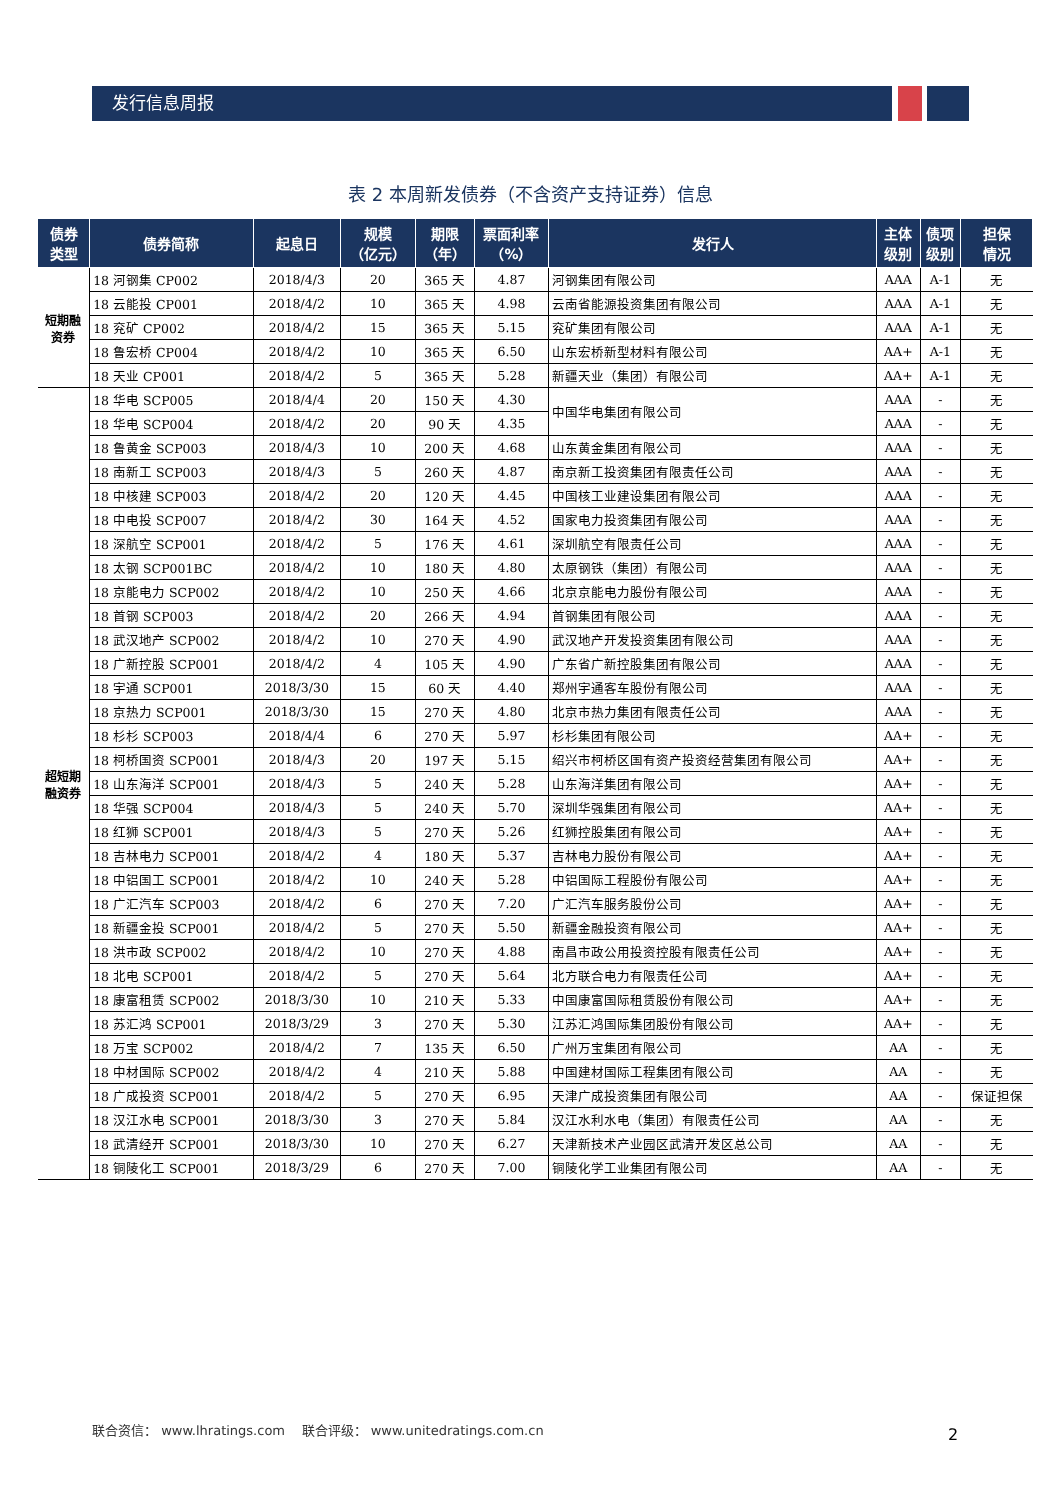发行信息周报
表 2 本周新发债券（不含资产支持证券）信息
| 债券 类型 | 债券简称 | 起息日 | 规模 （亿元） | 期限 （年） | 票面利率 （%） | 发行人 | 主体 级别 | 债项 级别 | 担保 情况 |
| --- | --- | --- | --- | --- | --- | --- | --- | --- | --- |
| 短期融 资券 | 18 河钢集 CP002 | 2018/4/3 | 20 | 365 天 | 4.87 | 河钢集团有限公司 | AAA | A-1 | 无 |
| | 18 云能投 CP001 | 2018/4/2 | 10 | 365 天 | 4.98 | 云南省能源投资集团有限公司 | AAA | A-1 | 无 |
| | 18 兖矿 CP002 | 2018/4/2 | 15 | 365 天 | 5.15 | 兖矿集团有限公司 | AAA | A-1 | 无 |
| | 18 鲁宏桥 CP004 | 2018/4/2 | 10 | 365 天 | 6.50 | 山东宏桥新型材料有限公司 | AA+ | A-1 | 无 |
| | 18 天业 CP001 | 2018/4/2 | 5 | 365 天 | 5.28 | 新疆天业（集团）有限公司 | AA+ | A-1 | 无 |
| 超短期 融资券 | 18 华电 SCP005 | 2018/4/4 | 20 | 150 天 | 4.30 | 中国华电集团有限公司 | AAA | - | 无 |
| | 18 华电 SCP004 | 2018/4/2 | 20 | 90 天 | 4.35 | | AAA | - | 无 |
| | 18 鲁黄金 SCP003 | 2018/4/3 | 10 | 200 天 | 4.68 | 山东黄金集团有限公司 | AAA | - | 无 |
| | 18 南新工 SCP003 | 2018/4/3 | 5 | 260 天 | 4.87 | 南京新工投资集团有限责任公司 | AAA | - | 无 |
| | 18 中核建 SCP003 | 2018/4/2 | 20 | 120 天 | 4.45 | 中国核工业建设集团有限公司 | AAA | - | 无 |
| | 18 中电投 SCP007 | 2018/4/2 | 30 | 164 天 | 4.52 | 国家电力投资集团有限公司 | AAA | - | 无 |
| | 18 深航空 SCP001 | 2018/4/2 | 5 | 176 天 | 4.61 | 深圳航空有限责任公司 | AAA | - | 无 |
| | 18 太钢 SCP001BC | 2018/4/2 | 10 | 180 天 | 4.80 | 太原钢铁（集团）有限公司 | AAA | - | 无 |
| | 18 京能电力 SCP002 | 2018/4/2 | 10 | 250 天 | 4.66 | 北京京能电力股份有限公司 | AAA | - | 无 |
| | 18 首钢 SCP003 | 2018/4/2 | 20 | 266 天 | 4.94 | 首钢集团有限公司 | AAA | - | 无 |
| | 18 武汉地产 SCP002 | 2018/4/2 | 10 | 270 天 | 4.90 | 武汉地产开发投资集团有限公司 | AAA | - | 无 |
| | 18 广新控股 SCP001 | 2018/4/2 | 4 | 105 天 | 4.90 | 广东省广新控股集团有限公司 | AAA | - | 无 |
| | 18 宇通 SCP001 | 2018/3/30 | 15 | 60 天 | 4.40 | 郑州宇通客车股份有限公司 | AAA | - | 无 |
| | 18 京热力 SCP001 | 2018/3/30 | 15 | 270 天 | 4.80 | 北京市热力集团有限责任公司 | AAA | - | 无 |
| | 18 杉杉 SCP003 | 2018/4/4 | 6 | 270 天 | 5.97 | 杉杉集团有限公司 | AA+ | - | 无 |
| | 18 柯桥国资 SCP001 | 2018/4/3 | 20 | 197 天 | 5.15 | 绍兴市柯桥区国有资产投资经营集团有限公司 | AA+ | - | 无 |
| | 18 山东海洋 SCP001 | 2018/4/3 | 5 | 240 天 | 5.28 | 山东海洋集团有限公司 | AA+ | - | 无 |
| | 18 华强 SCP004 | 2018/4/3 | 5 | 240 天 | 5.70 | 深圳华强集团有限公司 | AA+ | - | 无 |
| | 18 红狮 SCP001 | 2018/4/3 | 5 | 270 天 | 5.26 | 红狮控股集团有限公司 | AA+ | - | 无 |
| | 18 吉林电力 SCP001 | 2018/4/2 | 4 | 180 天 | 5.37 | 吉林电力股份有限公司 | AA+ | - | 无 |
| | 18 中铝国工 SCP001 | 2018/4/2 | 10 | 240 天 | 5.28 | 中铝国际工程股份有限公司 | AA+ | - | 无 |
| | 18 广汇汽车 SCP003 | 2018/4/2 | 6 | 270 天 | 7.20 | 广汇汽车服务股份公司 | AA+ | - | 无 |
| | 18 新疆金投 SCP001 | 2018/4/2 | 5 | 270 天 | 5.50 | 新疆金融投资有限公司 | AA+ | - | 无 |
| | 18 洪市政 SCP002 | 2018/4/2 | 10 | 270 天 | 4.88 | 南昌市政公用投资控股有限责任公司 | AA+ | - | 无 |
| | 18 北电 SCP001 | 2018/4/2 | 5 | 270 天 | 5.64 | 北方联合电力有限责任公司 | AA+ | - | 无 |
| | 18 康富租赁 SCP002 | 2018/3/30 | 10 | 210 天 | 5.33 | 中国康富国际租赁股份有限公司 | AA+ | - | 无 |
| | 18 苏汇鸿 SCP001 | 2018/3/29 | 3 | 270 天 | 5.30 | 江苏汇鸿国际集团股份有限公司 | AA+ | - | 无 |
| | 18 万宝 SCP002 | 2018/4/2 | 7 | 135 天 | 6.50 | 广州万宝集团有限公司 | AA | - | 无 |
| | 18 中材国际 SCP002 | 2018/4/2 | 4 | 210 天 | 5.88 | 中国建材国际工程集团有限公司 | AA | - | 无 |
| | 18 广成投资 SCP001 | 2018/4/2 | 5 | 270 天 | 6.95 | 天津广成投资集团有限公司 | AA | - | 保证担保 |
| | 18 汉江水电 SCP001 | 2018/3/30 | 3 | 270 天 | 5.84 | 汉江水利水电（集团）有限责任公司 | AA | - | 无 |
| | 18 武清经开 SCP001 | 2018/3/30 | 10 | 270 天 | 6.27 | 天津新技术产业园区武清开发区总公司 | AA | - | 无 |
| | 18 铜陵化工 SCP001 | 2018/3/29 | 6 | 270 天 | 7.00 | 铜陵化学工业集团有限公司 | AA | - | 无 |
联合资信： www.lhratings.com 联合评级： www.unitedratings.com.cn
2